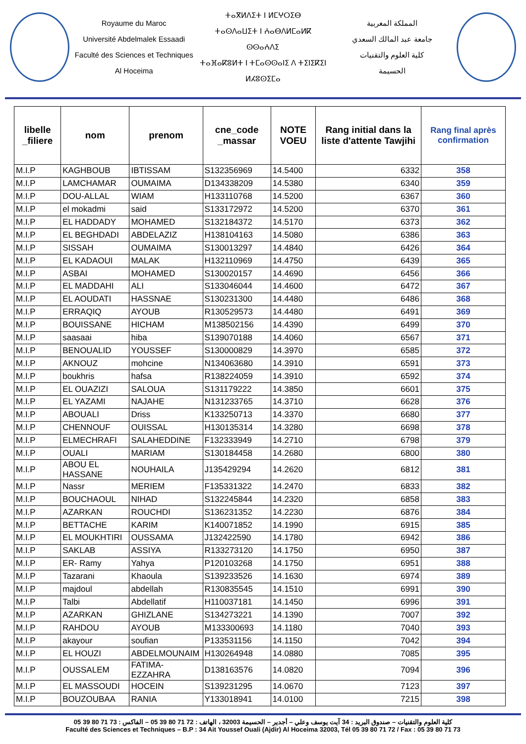Royaume du Maroc
Université Abdelmalek Essaadi
Faculté des Sciences et Techniques
Al Hoceima
ⵜⴰⴳⵍⴷⵉⵜ ⵏ ⵍⵎⵖⵔⵉⴱ
ⵜⴰⵙⴷⴰⵡⵉⵜ ⵏ ⵄⴰⴱⴷⵍⵎⴰⵍⴽ ⵙⵙⴰⵄⴷⵉ
ⵜⴰⴼⴰⴽⵓⵍⵜ ⵏ ⵜⵎⴰⵙⵙⴰⵏⵉ ⴷ ⵜⵉⵏⵉⴽⵉⵏ
ⵍⵃⵓⵙⵉⵎⴰ
المملكة المغربية
جامعة عبد المالك السعدي
كلية العلوم والتقنيات
الحسيمة
| libelle _filiere | nom | prenom | cne_code _massar | NOTE VOEU | Rang initial dans la liste d'attente Tawjihi | Rang final après confirmation |
| --- | --- | --- | --- | --- | --- | --- |
| M.I.P | KAGHBOUB | IBTISSAM | S132356969 | 14.5400 | 6332 | 358 |
| M.I.P | LAMCHAMAR | OUMAIMA | D134338209 | 14.5380 | 6340 | 359 |
| M.I.P | DOU-ALLAL | WIAM | H133110768 | 14.5200 | 6367 | 360 |
| M.I.P | el mokadmi | said | S133172972 | 14.5200 | 6370 | 361 |
| M.I.P | EL HADDADY | MOHAMED | S132184372 | 14.5170 | 6373 | 362 |
| M.I.P | EL BEGHDADI | ABDELAZIZ | H138104163 | 14.5080 | 6386 | 363 |
| M.I.P | SISSAH | OUMAIMA | S130013297 | 14.4840 | 6426 | 364 |
| M.I.P | EL KADAOUI | MALAK | H132110969 | 14.4750 | 6439 | 365 |
| M.I.P | ASBAI | MOHAMED | S130020157 | 14.4690 | 6456 | 366 |
| M.I.P | EL MADDAHI | ALI | S133046044 | 14.4600 | 6472 | 367 |
| M.I.P | EL AOUDATI | HASSNAE | S130231300 | 14.4480 | 6486 | 368 |
| M.I.P | ERRAQIQ | AYOUB | R130529573 | 14.4480 | 6491 | 369 |
| M.I.P | BOUISSANE | HICHAM | M138502156 | 14.4390 | 6499 | 370 |
| M.I.P | saasaai | hiba | S139070188 | 14.4060 | 6567 | 371 |
| M.I.P | BENOUALID | YOUSSEF | S130000829 | 14.3970 | 6585 | 372 |
| M.I.P | AKNOUZ | mohcine | N134063680 | 14.3910 | 6591 | 373 |
| M.I.P | boukhris | hafsa | R138224059 | 14.3910 | 6592 | 374 |
| M.I.P | EL OUAZIZI | SALOUA | S131179222 | 14.3850 | 6601 | 375 |
| M.I.P | EL YAZAMI | NAJAHE | N131233765 | 14.3710 | 6628 | 376 |
| M.I.P | ABOUALI | Driss | K133250713 | 14.3370 | 6680 | 377 |
| M.I.P | CHENNOUF | OUISSAL | H130135314 | 14.3280 | 6698 | 378 |
| M.I.P | ELMECHRAFI | SALAHEDDINE | F132333949 | 14.2710 | 6798 | 379 |
| M.I.P | OUALI | MARIAM | S130184458 | 14.2680 | 6800 | 380 |
| M.I.P | ABOU EL HASSANE | NOUHAILA | J135429294 | 14.2620 | 6812 | 381 |
| M.I.P | Nassr | MERIEM | F135331322 | 14.2470 | 6833 | 382 |
| M.I.P | BOUCHAOUL | NIHAD | S132245844 | 14.2320 | 6858 | 383 |
| M.I.P | AZARKAN | ROUCHDI | S136231352 | 14.2230 | 6876 | 384 |
| M.I.P | BETTACHE | KARIM | K140071852 | 14.1990 | 6915 | 385 |
| M.I.P | EL MOUKHTIRI | OUSSAMA | J132422590 | 14.1780 | 6942 | 386 |
| M.I.P | SAKLAB | ASSIYA | R133273120 | 14.1750 | 6950 | 387 |
| M.I.P | ER- Ramy | Yahya | P120103268 | 14.1750 | 6951 | 388 |
| M.I.P | Tazarani | Khaoula | S139233526 | 14.1630 | 6974 | 389 |
| M.I.P | majdoul | abdellah | R130835545 | 14.1510 | 6991 | 390 |
| M.I.P | Talbi | Abdellatif | H110037181 | 14.1450 | 6996 | 391 |
| M.I.P | AZARKAN | GHIZLANE | S134273221 | 14.1390 | 7007 | 392 |
| M.I.P | RAHDOU | AYOUB | M133300693 | 14.1180 | 7040 | 393 |
| M.I.P | akayour | soufian | P133531156 | 14.1150 | 7042 | 394 |
| M.I.P | EL HOUZI | ABDELMOUNAIM | H130264948 | 14.0880 | 7085 | 395 |
| M.I.P | OUSSALEM | FATIMA-EZZAHRA | D138163576 | 14.0820 | 7094 | 396 |
| M.I.P | EL MASSOUDI | HOCEIN | S139231295 | 14.0670 | 7123 | 397 |
| M.I.P | BOUZOUBAA | RANIA | Y133018941 | 14.0100 | 7215 | 398 |
كلية العلوم والتقنيات – صندوق البريد : 34 آيت يوسف وعلي – أجدير – الحسيمة 32003 ، الهاتف : 72 71 80 39 05 – الفاكس : 73 71 80 39 05
Faculté des Sciences et Techniques – B.P : 34 Ait Youssef Ouali (Ajdir) Al Hoceima 32003, Tél 05 39 80 71 72 / Fax : 05 39 80 71 73